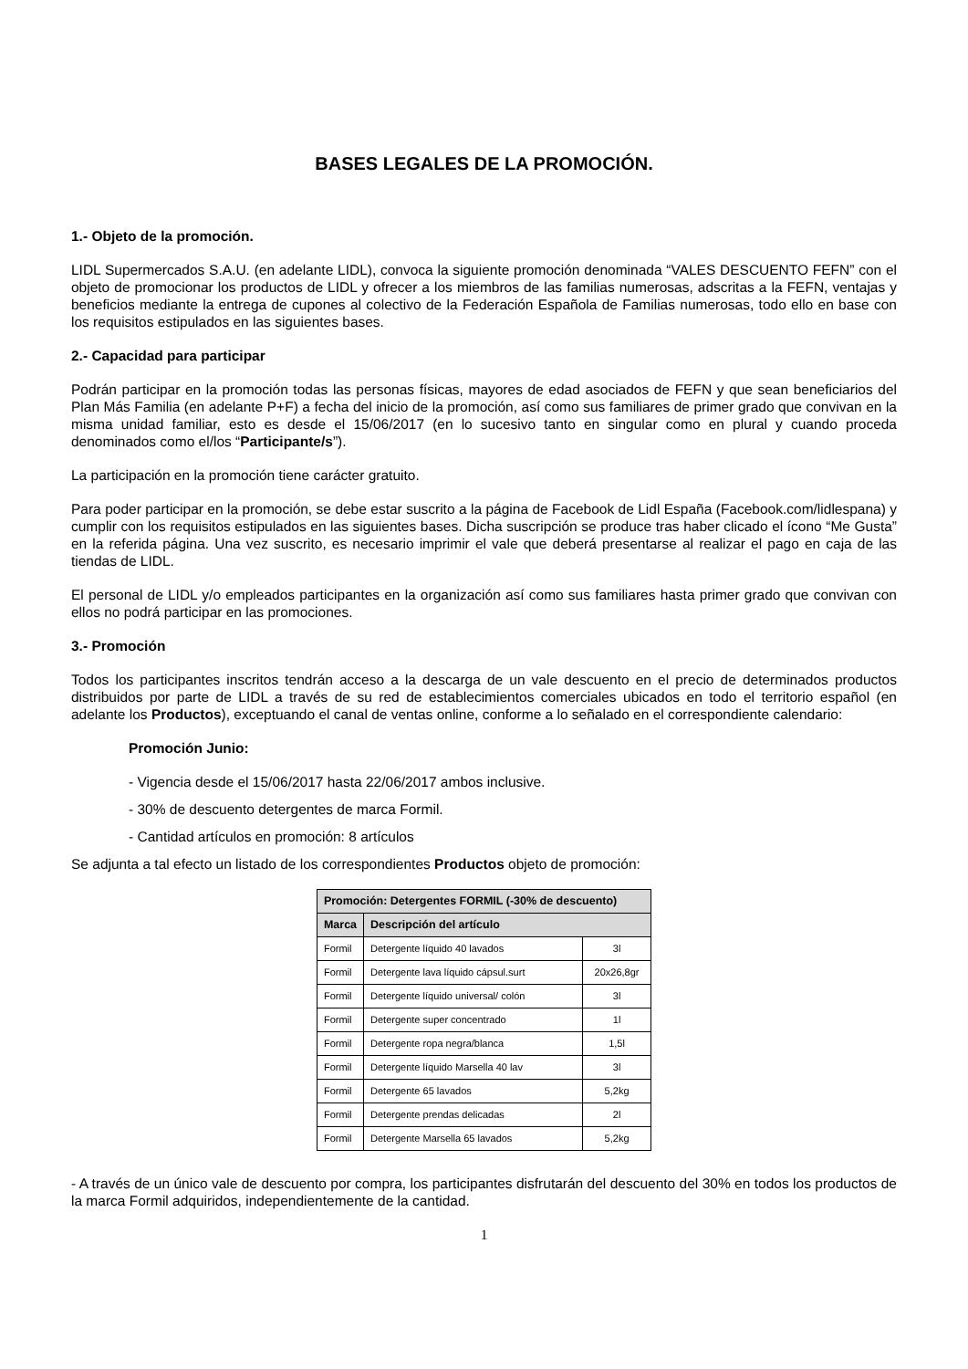BASES LEGALES DE LA PROMOCIÓN.
1.- Objeto de la promoción.
LIDL Supermercados S.A.U. (en adelante LIDL), convoca la siguiente promoción denominada “VALES DESCUENTO FEFN” con el objeto de promocionar los productos de LIDL y ofrecer a los miembros de las familias numerosas, adscritas a la FEFN, ventajas y beneficios mediante la entrega de cupones al colectivo de la Federación Española de Familias numerosas, todo ello en base con los requisitos estipulados en las siguientes bases.
2.- Capacidad para participar
Podrán participar en la promoción todas las personas físicas, mayores de edad asociados de FEFN y que sean beneficiarios del Plan Más Familia (en adelante P+F) a fecha del inicio de la promoción, así como sus familiares de primer grado que convivan en la misma unidad familiar, esto es desde el 15/06/2017 (en lo sucesivo tanto en singular como en plural y cuando proceda denominados como el/los “Participante/s”).
La participación en la promoción tiene carácter gratuito.
Para poder participar en la promoción, se debe estar suscrito a la página de Facebook de Lidl España (Facebook.com/lidlespana) y cumplir con los requisitos estipulados en las siguientes bases. Dicha suscripción se produce tras haber clicado el ícono “Me Gusta” en la referida página. Una vez suscrito, es necesario imprimir el vale que deberá presentarse al realizar el pago en caja de las tiendas de LIDL.
El personal de LIDL y/o empleados participantes en la organización así como sus familiares hasta primer grado que convivan con ellos no podrá participar en las promociones.
3.- Promoción
Todos los participantes inscritos tendrán acceso a la descarga de un vale descuento en el precio de determinados productos distribuidos por parte de LIDL a través de su red de establecimientos comerciales ubicados en todo el territorio español (en adelante los Productos), exceptuando el canal de ventas online, conforme a lo señalado en el correspondiente calendario:
Promoción Junio:
- Vigencia desde el 15/06/2017 hasta 22/06/2017 ambos inclusive.
- 30% de descuento detergentes de marca Formil.
- Cantidad artículos en promoción: 8 artículos
Se adjunta a tal efecto un listado de los correspondientes Productos objeto de promoción:
| Promoción: Detergentes FORMIL (-30% de descuento) | | |
| --- | --- | --- |
| Marca | Descripción del artículo | |
| Formil | Detergente líquido 40 lavados | 3l |
| Formil | Detergente lava líquido cápsul.surt | 20x26,8gr |
| Formil | Detergente líquido universal/ colón | 3l |
| Formil | Detergente super concentrado | 1l |
| Formil | Detergente ropa negra/blanca | 1,5l |
| Formil | Detergente líquido Marsella 40 lav | 3l |
| Formil | Detergente 65 lavados | 5,2kg |
| Formil | Detergente prendas delicadas | 2l |
| Formil | Detergente Marsella 65 lavados | 5,2kg |
- A través de un único vale de descuento por compra, los participantes disfrutarán del descuento del 30% en todos los productos de la marca Formil adquiridos, independientemente de la cantidad.
1